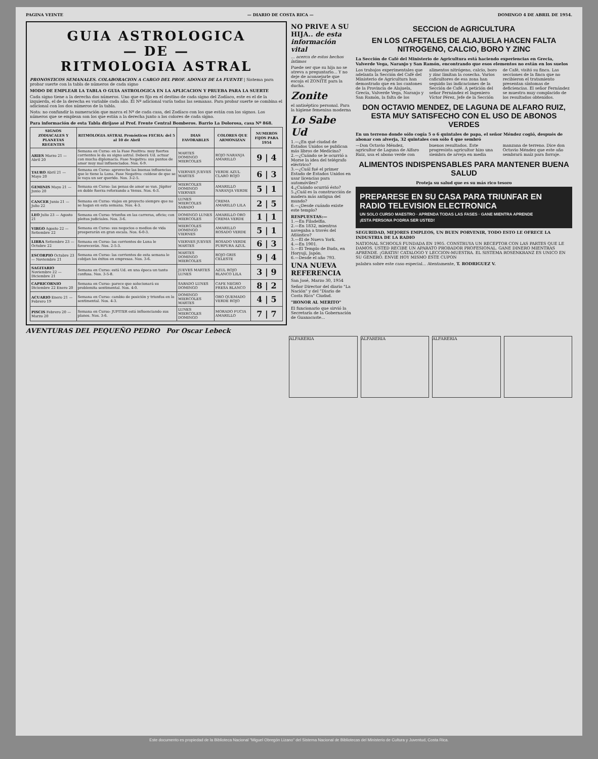PAGINA VEINTE — DIARIO DE COSTA RICA — DOMINGO 4 DE ABRIL DE 1954.
GUIA ASTROLOGICA
— DE —
RITMOLOGIA ASTRAL
PRONOSTICOS SEMANALES. COLABORACION A CARGO DEL PROF. ADONAY DE LA FUENTE | Sistema para probar suerte con la tabla de números de cada signo
MODO DE EMPLEAR LA TABLA O GUIA ASTROLOGICA EN LA APLICACION Y PRUEBA PARA LA SUERTE
Cada signo tiene a la derecha dos números. Uno que es fijo en el destino de cada signo del Zodíaco, este es el de la izquierda, el de la derecha es variable cada año. El Nº adicional varía todas las semanas. Para probar suerte se combina el adicional con los dos números de la tabla.
Nota: no confundir la numeración que marca el Nº de cada casa, del Zodíaco con los que están con los signos. Los números que se emplean son los que están a la derecha junto a los colores de cada signo.
Para información de esta Tabla diríjase al Prof. Frente Central Bomberos. Barrio La Dolorosa, casa Nº 868.
| SIGNOS ZODIACALES Y PLANETAS REGENTES | RITMOLOGIA ASTRAL Pronósticos FECHA: del 5 al 10 de Abril | DIAS FAVORABLES | COLORES QUE ARMONIZAN | NUMEROS FIJOS PARA 1954 |
| --- | --- | --- | --- | --- |
| ARIES Marzo 21 — Abril 20 | Semana en Curso: en la Fase Positiva: muy fuertes corrientes le da su signo astral. Deberá Ud. actuar con mucha diplomacia. Fase Negativa: sus puntos de amor muy mal influenciados. Nos. 6-9. | MARTES DOMINGO MIERCOLES | ROJO NARANJA AMARILLO | 9 / 4 |
| TAURO Abril 21 — Mayo 20 | Semana en Curso: aproveche las buenas influencias que le tiene la Luna. Fase Negativa: cuídese de que se le vaya un ser querido. Nos. 3-2-5. | VIERNES JUEVES MARTES | VERDE AZUL CLARO ROJO | 6 / 3 |
| GEMINIS Mayo 21 — Junio 20 | Semana en Curso: las penas de amor se van. Júpiter en doble fuerza reforzando a Venus. Nos. 6-3. | MIERCOLES DOMINGO VIERNES | AMARILLO NARANJA VERDE | 5 / 1 |
| CANCER Junio 21 — Julio 22 | Semana en Curso: viajes en proyecto siempre que no se hagan en esta semana. Nos. 4-3. | LUNES MIERCOLES SABADO | CREMA AMARILLO LILA | 2 / 5 |
| LEO Julio 23 — Agosto 21 | Semana en Curso: triunfos en las carreras, oficio; con pleitos judiciales. Nos. 3-6. | DOMINGO LUNES MIERCOLES | AMARILLO ORO CREMA VERDE | 1 / 1 |
| VIRGO Agosto 22 — Setiembre 22 | Semana en Curso: sus negocios o medios de vida prosperarán en gran escala. Nos. 6-0-3. | MIERCOLES DOMINGO VIERNES | AMARILLO ROSADO VERDE | 5 / 1 |
| LIBRA Setiembre 23 — Octubre 22 | Semana en Curso: las corrientes de Luna le favorecerán. Nos. 2-5-3. | VIERNES JUEVES MARTES | ROSADO VERDE PURPURA AZUL | 6 / 3 |
| ESCORPIO Octubre 23 — Noviembre 21 | Semana en Curso: las corrientes de esta semana le cobijan los éxitos en empresas. Nos. 3-6. | MARTES DOMINGO MIERCOLES | ROJO GRIS CELESTE | 9 / 4 |
| SAGITARIO Noviembre 22 — Diciembre 21 | Semana en Curso: está Ud. en una época un tanto confusa. Nos. 3-5-8. | JUEVES MARTES LUNES | AZUL ROJO BLANCO LILA | 3 / 9 |
| CAPRICORNIO Diciembre 22 Enero 20 | Semana en Curso: parece que solucionará su problemita sentimental. Nos. 4-0. | SABADO LUNES DOMINGO | CAFE NEGRO FRESA BLANCO | 8 / 2 |
| ACUARIO Enero 21 — Febrero 19 | Semana en Curso: cambio de posición y triunfos en lo sentimental. Nos. 4-3. | DOMINGO MIERCOLES MARTES | ORO QUEMADO VERDE ROJO | 4 / 5 |
| PISCIS Febrero 20 — Marzo 20 | Semana en Curso: JUPITER está influenciando sus planes. Nos. 3-6. | LUNES MIERCOLES DOMINGO | MORADO FUCIA AMARILLO | 7 / 7 |
NO PRIVE A SU HIJA.. de esta información vital
... acerca de estos hechos íntimos
Puede ser que su hija no se atreva a preguntarlo... Y no deje de aconsejarle que escoja el ZONITE para la ducha.
Zonite
el antiséptico personal. Para la higiene femenina moderna
Lo Sabe Ud
1.—¿En qué ciudad de Estados Unidos se publican más libros de Medicina?
2.—¿Cuándo se le ocurrió a Morse la idea del telégrafo eléctrico?
3.—¿Cuál fué el primer Estado de Estados Unidos en usar licencias para automóviles?
4.¿Cuándo ocurrió ésto?
5.¿Cuál es la construcción de madera más antigua del mundo?
6.—¿Desde cuándo existe este templo?
RESPUESTAS:—
1.—En Filadelfia.
2.—En 1832, mientras navegaba a través del Atlántico?
3.—El de Nueva York.
4.—En 1901.
5.—El Templo de Buda, en Horyuji, Japón.
6.—Desde el año 793.
UNA NUEVA REFERENCIA
San José, Marzo 30, 1954
Señor Director del diario "La Nación" y del "Diario de Costa Rica" Ciudad.
"HONOR AL MERITO"
El funcionario que sirvió la Secretaría de la Gobernación de Guanacaste...
SECCION de AGRICULTURA
EN LOS CAFETALES DE ALAJUELA HACEN FALTA NITROGENO, CALCIO, BORO Y ZINC
La Sección de Café del Ministerio de Agricultura está haciendo experiencias en Grecia, Valverde Vega, Naranjo y San Ramón, encontrando que esos elementos no están en los suelos
Los trabajos experimentales que adelanta la Sección del Café del Ministerio de Agricultura han demostrado que en los cantones de la Provincia de Alajuela, Grecia, Valverde Vega, Naranjo y San Ramón, la falta de los alimentos nitrógeno, calcio, boro y zinc limitan la cosecha. Varios caficultores de esa zona han seguido las indicaciones de la Sección de Café. A petición del señor Fernández el Ingeniero Víctor Pérez, Jefe de la Sección de Café, visitó su finca. Las secciones de la finca que no recibieron el tratamiento presentan síntomas de deficiencias. El señor Fernández se muestra muy complacido de los resultados obtenidos.
DON OCTAVIO MENDEZ, DE LAGUNA DE ALFARO RUIZ, ESTA MUY SATISFECHO CON EL USO DE ABONOS VERDES
En un terreno donde sólo cogía 5 o 6 quintales de papa, el señor Méndez cogió, después de abonar con alverja, 32 quintales con sólo 4 que sembró
—Don Octavio Méndez, agricultor de Laguna de Alfaro Ruiz, usa el abono verde con buenos resultados. Este progresista agricultor hizo una siembra de arveja en media manzana de terreno. Dice don Octavio Méndez que este año sembrará maíz para forraje.
ALIMENTOS INDISPENSABLES PARA MANTENER BUENA SALUD
Proteja su salud que es su más rico tesoro
PREPARESE EN SU CASA PARA TRIUNFAR EN RADIO TELEVISION ELECTRONICA
UN SOLO CURSO MAESTRO · APRENDA TODAS LAS FASES · GANE MIENTRA APRENDE
¡ESTA PERSONA PODRIA SER USTED!
SEGURIDAD, MEJORES EMPLEOS, UN BUEN PORVENIR, TODO ESTO LE OFRECE LA INDUSTRIA DE LA RADIO
NATIONAL SCHOOLS FUNDADA EN 1905. CONSTRUYA UN RECEPTOR CON LAS PARTES QUE LE DAMOS. USTED RECIBE UN APARATO PROBADOR PROFESIONAL. GANE DINERO MIENTRAS APRENDE. ¡GRATIS! CATALOGO Y LECCION-MUESTRA. EL SISTEMA ROSENKRANZ ES UNICO EN SU GENERO. ENVIE HOY MISMO ESTE CUPON
palabra sobre este caso especial... Atentamente, T. RODRIGUEZ V.
AVENTURAS DEL PEQUEÑO PEDRO Por Oscar Lebeck
ALFARERIA
ALFARERIA ALFARERIA
Este documento es propiedad de la Biblioteca Nacional "Miguel Obregón Lizano" del Sistema Nacional de Bibliotecas del Ministerio de Cultura y Juventud, Costa Rica.